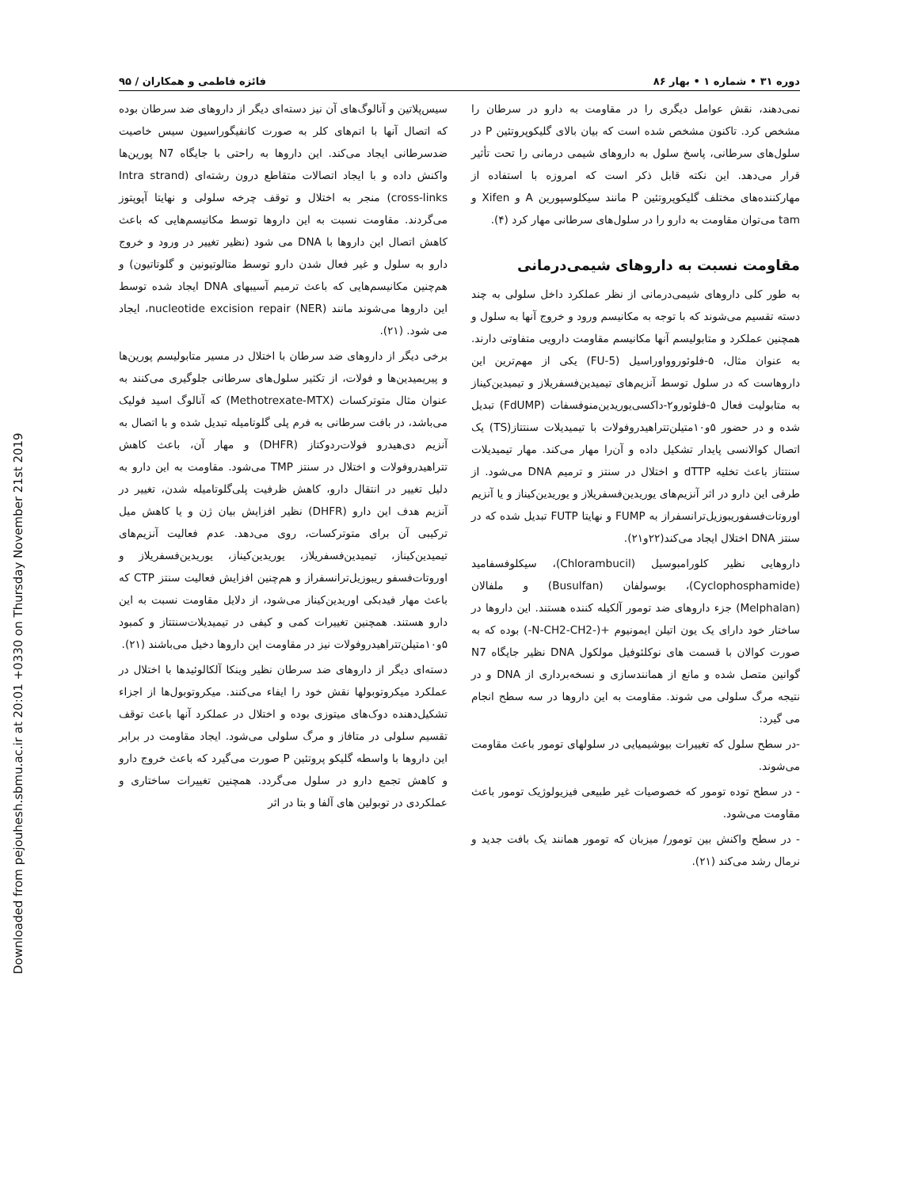Downloaded from pejouhesh.sbmu.ac.ir at 20:01 +0330 on Thursday November 21st 2019
دوره ۳۱ • شماره ۱ • بهار ۸۶ فائزه فاطمی و همکاران / ۹۵
نمی‌دهند، نقش عوامل دیگری را در مقاومت به دارو در سرطان را مشخص کرد. تاکنون مشخص شده است که بیان بالای گلیکوپروتئین P در سلول‌های سرطانی، پاسخ سلول به داروهای شیمی درمانی را تحت تأثیر قرار می‌دهد. این نکته قابل ذکر است که امروزه با استفاده از مهارکننده‌های مختلف گلیکوپروتئین P مانند سیکلوسپورین A و Xifen و tam می‌توان مقاومت به دارو را در سلول‌های سرطانی مهار کرد (۴).
مقاومت نسبت به داروهای شیمی‌درمانی
به طور کلی داروهای شیمی‌درمانی از نظر عملکرد داخل سلولی به چند دسته تقسیم می‌شوند که با توجه به مکانیسم ورود و خروج آنها به سلول و همچنین عملکرد و متابولیسم آنها مکانیسم مقاومت دارویی متفاوتی دارند. به عنوان مثال، ۵-فلوئوروواوراسیل (5-FU) یکی از مهم‌ترین این داروهاست که در سلول توسط آنزیم‌های تیمیدین‌فسفریلاز و تیمیدین‌کیناز به متابولیت فعال ۵-فلوئورو۲-داکسی‌یوریدین‌منوفسفات (FdUMP) تبدیل شده و در حضور ۵و۱۰متیلن‌تتراهیدروفولات با تیمیدیلات سنتتاز(TS) یک اتصال کوالانسی پایدار تشکیل داده و آن‌را مهار می‌کند. مهار تیمیدیلات سنتتاز باعث تخلیه dTTP و اختلال در سنتز و ترمیم DNA می‌شود. از طرفی این دارو در اثر آنزیم‌های یوریدین‌فسفریلاز و یوریدین‌کیناز و یا آنزیم اوروتات‌فسفوریبوزیل‌ترانسفراز به FUMP و نهایتا FUTP تبدیل شده که در سنتز DNA اختلال ایجاد می‌کند(۲۲و۲۱).
داروهایی نظیر کلورامبوسیل (Chlorambucil)، سیکلوفسفامید (Cyclophosphamide)، بوسولفان (Busulfan) و ملفالان (Melphalan) جزء داروهای ضد تومور آلکیله کننده هستند. این داروها در ساختار خود دارای یک یون اتیلن ایمونیوم +(-N-CH2-CH2-) بوده که به صورت کوالان با قسمت های نوکلئوفیل مولکول DNA نظیر جایگاه N7 گوانین متصل شده و مانع از همانندسازی و نسخه‌برداری از DNA و در نتیجه مرگ سلولی می شوند. مقاومت به این داروها در سه سطح انجام می گیرد:
-در سطح سلول که تغییرات بیوشیمیایی در سلولهای تومور باعث مقاومت می‌شوند.
- در سطح توده تومور که خصوصیات غیر طبیعی فیزیولوژیک تومور باعث مقاومت می‌شود.
- در سطح واکنش بین تومور/ میزبان که تومور همانند یک بافت جدید و نرمال رشد می‌کند (۲۱).
سیس‌پلاتین و آنالوگ‌های آن نیز دسته‌ای دیگر از داروهای ضد سرطان بوده که اتصال آنها با اتم‌های کلر به صورت کانفیگوراسیون سیس خاصیت ضدسرطانی ایجاد می‌کند. این داروها به راحتی با جایگاه N7 پورین‌ها واکنش داده و با ایجاد اتصالات متقاطع درون رشته‌ای (Intra strand cross-links) منجر به اختلال و توقف چرخه سلولی و نهایتا آپوپتوز می‌گردند. مقاومت نسبت به این داروها توسط مکانیسم‌هایی که باعث کاهش اتصال این داروها با DNA می شود (نظیر تغییر در ورود و خروج دارو به سلول و غیر فعال شدن دارو توسط متالوتیونین و گلوتاتیون) و هم‌چنین مکانیسم‌هایی که باعث ترمیم آسیبهای DNA ایجاد شده توسط این داروها می‌شوند مانند nucleotide excision repair (NER)، ایجاد می شود. (۲۱).
برخی دیگر از داروهای ضد سرطان با اختلال در مسیر متابولیسم پورین‌ها و پیریمیدین‌ها و فولات، از تکثیر سلول‌های سرطانی جلوگیری می‌کنند به عنوان مثال متوترکسات (Methotrexate-MTX) که آنالوگ اسید فولیک می‌باشد، در بافت سرطانی به فرم پلی گلوتامیله تبدیل شده و با اتصال به آنزیم دی‌هیدرو فولات‌ردوکتاز (DHFR) و مهار آن، باعث کاهش تتراهیدروفولات و اختلال در سنتز TMP می‌شود. مقاومت به این دارو به دلیل تغییر در انتقال دارو، کاهش ظرفیت پلی‌گلوتامیله شدن، تغییر در آنزیم هدف این دارو (DHFR) نظیر افزایش بیان ژن و یا کاهش میل ترکیبی آن برای متوترکسات، روی می‌دهد. عدم فعالیت آنزیم‌های تیمیدین‌کیناز، تیمیدین‌فسفریلاز، یوریدین‌کیناز، یوریدین‌فسفریلاز و اوروتات‌فسفو ریبوزیل‌ترانسفراز و هم‌چنین افزایش فعالیت سنتز CTP که باعث مهار فیدبکی اوریدین‌کیناز می‌شود، از دلایل مقاومت نسبت به این دارو هستند. همچنین تغییرات کمی و کیفی در تیمیدیلات‌سنتتاز و کمبود ۵و۱۰متیلن‌تتراهیدروفولات نیز در مقاومت این داروها دخیل می‌باشند (۲۱).
دسته‌ای دیگر از داروهای ضد سرطان نظیر وینکا آلکالوئیدها با اختلال در عملکرد میکروتوبولها نقش خود را ایفاء می‌کنند. میکروتوبول‌ها از اجزاء تشکیل‌دهنده دوک‌های میتوزی بوده و اختلال در عملکرد آنها باعث توقف تقسیم سلولی در متافاز و مرگ سلولی می‌شود. ایجاد مقاومت در برابر این داروها با واسطه گلیکو پروتئین P صورت می‌گیرد که باعث خروج دارو و کاهش تجمع دارو در سلول می‌گردد. همچنین تغییرات ساختاری و عملکردی در توبولین های آلفا و بتا در اثر